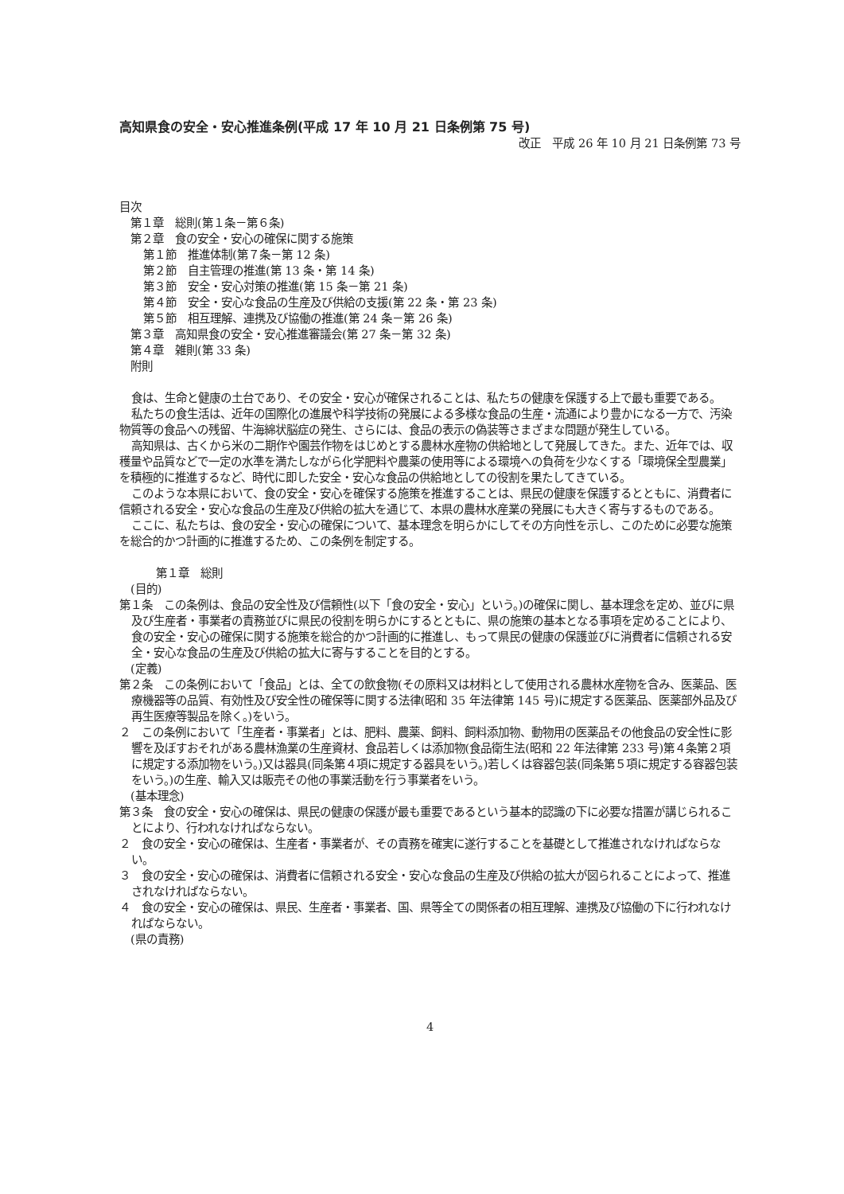高知県食の安全・安心推進条例(平成 17 年 10 月 21 日条例第 75 号)
改正　平成 26 年 10 月 21 日条例第 73 号
目次
第１章　総則(第１条－第６条)
第２章　食の安全・安心の確保に関する施策
第１節　推進体制(第７条－第 12 条)
第２節　自主管理の推進(第 13 条・第 14 条)
第３節　安全・安心対策の推進(第 15 条－第 21 条)
第４節　安全・安心な食品の生産及び供給の支援(第 22 条・第 23 条)
第５節　相互理解、連携及び協働の推進(第 24 条－第 26 条)
第３章　高知県食の安全・安心推進審議会(第 27 条－第 32 条)
第４章　雑則(第 33 条)
附則
食は、生命と健康の土台であり、その安全・安心が確保されることは、私たちの健康を保護する上で最も重要である。
私たちの食生活は、近年の国際化の進展や科学技術の発展による多様な食品の生産・流通により豊かになる一方で、汚染物質等の食品への残留、牛海綿状脳症の発生、さらには、食品の表示の偽装等さまざまな問題が発生している。
高知県は、古くから米の二期作や園芸作物をはじめとする農林水産物の供給地として発展してきた。また、近年では、収穫量や品質などで一定の水準を満たしながら化学肥料や農薬の使用等による環境への負荷を少なくする「環境保全型農業」を積極的に推進するなど、時代に即した安全・安心な食品の供給地としての役割を果たしてきている。
このような本県において、食の安全・安心を確保する施策を推進することは、県民の健康を保護するとともに、消費者に信頼される安全・安心な食品の生産及び供給の拡大を通じて、本県の農林水産業の発展にも大きく寄与するものである。
ここに、私たちは、食の安全・安心の確保について、基本理念を明らかにしてその方向性を示し、このために必要な施策を総合的かつ計画的に推進するため、この条例を制定する。
第１章　総則
(目的)
第１条　この条例は、食品の安全性及び信頼性(以下「食の安全・安心」という。)の確保に関し、基本理念を定め、並びに県及び生産者・事業者の責務並びに県民の役割を明らかにするとともに、県の施策の基本となる事項を定めることにより、食の安全・安心の確保に関する施策を総合的かつ計画的に推進し、もって県民の健康の保護並びに消費者に信頼される安全・安心な食品の生産及び供給の拡大に寄与することを目的とする。
(定義)
第２条　この条例において「食品」とは、全ての飲食物(その原料又は材料として使用される農林水産物を含み、医薬品、医療機器等の品質、有効性及び安全性の確保等に関する法律(昭和 35 年法律第 145 号)に規定する医薬品、医薬部外品及び再生医療等製品を除く。)をいう。
２　この条例において「生産者・事業者」とは、肥料、農薬、飼料、飼料添加物、動物用の医薬品その他食品の安全性に影響を及ぼすおそれがある農林漁業の生産資材、食品若しくは添加物(食品衛生法(昭和 22 年法律第 233 号)第４条第２項に規定する添加物をいう。)又は器具(同条第４項に規定する器具をいう。)若しくは容器包装(同条第５項に規定する容器包装をいう。)の生産、輸入又は販売その他の事業活動を行う事業者をいう。
(基本理念)
第３条　食の安全・安心の確保は、県民の健康の保護が最も重要であるという基本的認識の下に必要な措置が講じられることにより、行われなければならない。
２　食の安全・安心の確保は、生産者・事業者が、その責務を確実に遂行することを基礎として推進されなければならない。
３　食の安全・安心の確保は、消費者に信頼される安全・安心な食品の生産及び供給の拡大が図られることによって、推進されなければならない。
４　食の安全・安心の確保は、県民、生産者・事業者、国、県等全ての関係者の相互理解、連携及び協働の下に行われなければならない。
(県の責務)
4